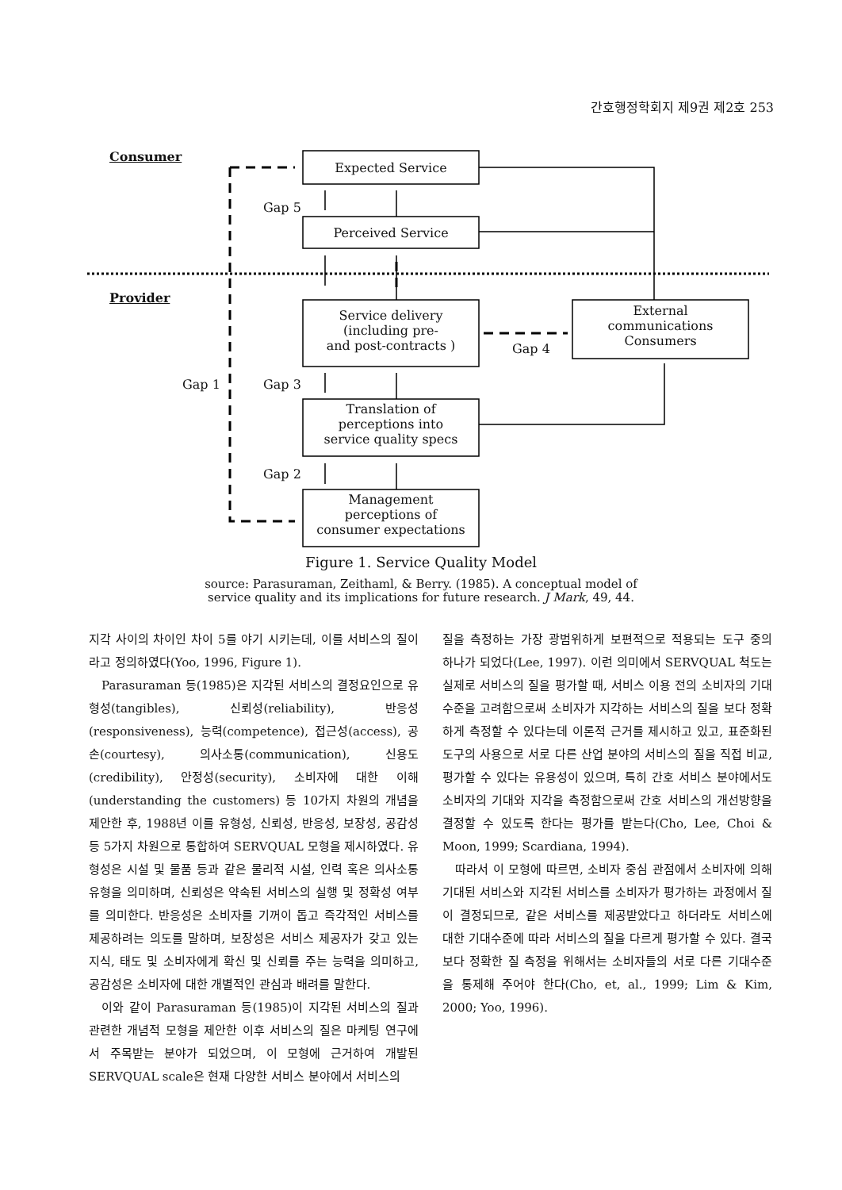간호행정학회지 제9권 제2호 253
Consumer
Expected Service
Gap 5
Perceived Service
Provider
Service delivery
(including pre-
and post-contracts )
External
communications
Consumers
Gap 4
Gap 1 Gap 3
Translation of
perceptions into
service quality specs
Gap 2
Management
perceptions of
consumer expectations
Figure 1. Service Quality Model
source: Parasuraman, Zeithaml, & Berry. (1985). A conceptual model of
service quality and its implications for future research. J Mark, 49, 44.
지각 사이의 차이인 차이 5를 야기 시키는데, 이를 서비스의 질이라고 정의하였다(Yoo, 1996, Figure 1).
Parasuraman 등(1985)은 지각된 서비스의 결정요인으로 유형성(tangibles), 신뢰성(reliability), 반응성(responsiveness), 능력(competence), 접근성(access), 공손(courtesy), 의사소통(communication), 신용도(credibility), 안정성(security), 소비자에 대한 이해(understanding the customers) 등 10가지 차원의 개념을 제안한 후, 1988년 이를 유형성, 신뢰성, 반응성, 보장성, 공감성 등 5가지 차원으로 통합하여 SERVQUAL 모형을 제시하였다. 유형성은 시설 및 물품 등과 같은 물리적 시설, 인력 혹은 의사소통 유형을 의미하며, 신뢰성은 약속된 서비스의 실행 및 정확성 여부를 의미한다. 반응성은 소비자를 기꺼이 돕고 즉각적인 서비스를 제공하려는 의도를 말하며, 보장성은 서비스 제공자가 갖고 있는 지식, 태도 및 소비자에게 확신 및 신뢰를 주는 능력을 의미하고, 공감성은 소비자에 대한 개별적인 관심과 배려를 말한다.
이와 같이 Parasuraman 등(1985)이 지각된 서비스의 질과 관련한 개념적 모형을 제안한 이후 서비스의 질은 마케팅 연구에서 주목받는 분야가 되었으며, 이 모형에 근거하여 개발된 SERVQUAL scale은 현재 다양한 서비스 분야에서 서비스의
질을 측정하는 가장 광범위하게 보편적으로 적용되는 도구 중의 하나가 되었다(Lee, 1997). 이런 의미에서 SERVQUAL 척도는 실제로 서비스의 질을 평가할 때, 서비스 이용 전의 소비자의 기대수준을 고려함으로써 소비자가 지각하는 서비스의 질을 보다 정확하게 측정할 수 있다는데 이론적 근거를 제시하고 있고, 표준화된 도구의 사용으로 서로 다른 산업 분야의 서비스의 질을 직접 비교, 평가할 수 있다는 유용성이 있으며, 특히 간호 서비스 분야에서도 소비자의 기대와 지각을 측정함으로써 간호 서비스의 개선방향을 결정할 수 있도록 한다는 평가를 받는다(Cho, Lee, Choi & Moon, 1999; Scardiana, 1994).
따라서 이 모형에 따르면, 소비자 중심 관점에서 소비자에 의해 기대된 서비스와 지각된 서비스를 소비자가 평가하는 과정에서 질이 결정되므로, 같은 서비스를 제공받았다고 하더라도 서비스에 대한 기대수준에 따라 서비스의 질을 다르게 평가할 수 있다. 결국 보다 정확한 질 측정을 위해서는 소비자들의 서로 다른 기대수준을 통제해 주어야 한다(Cho, et, al., 1999; Lim & Kim, 2000; Yoo, 1996).